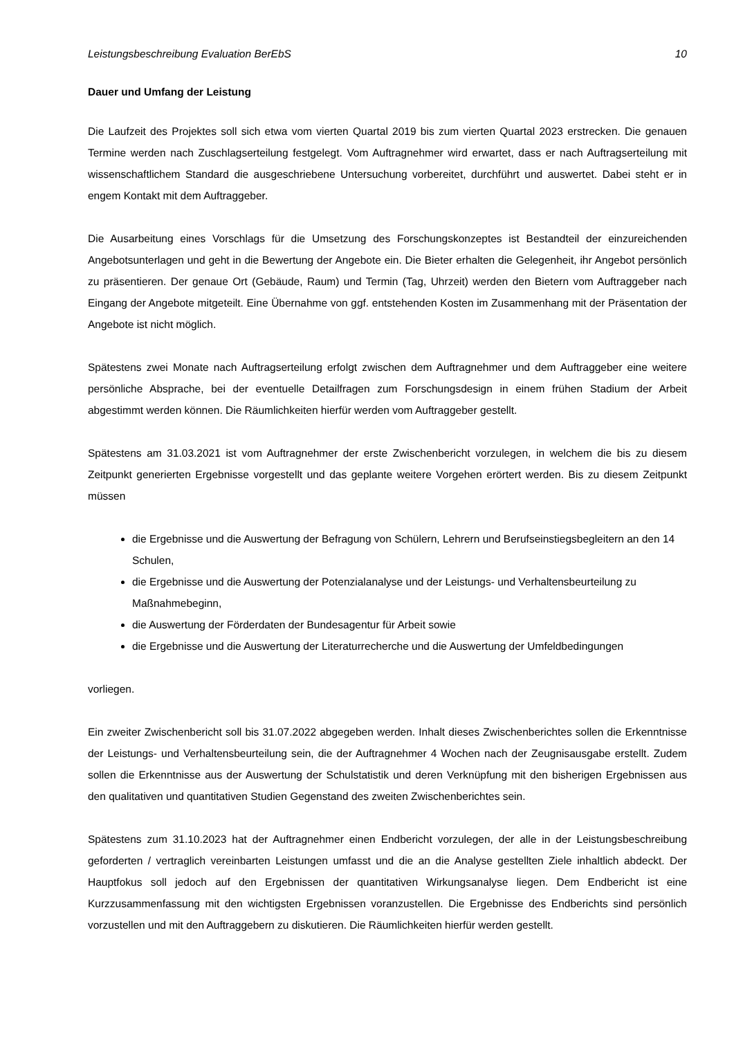Leistungsbeschreibung Evaluation BerEbS 10
Dauer und Umfang der Leistung
Die Laufzeit des Projektes soll sich etwa vom vierten Quartal 2019 bis zum vierten Quartal 2023 erstrecken. Die genauen Termine werden nach Zuschlagserteilung festgelegt. Vom Auftragnehmer wird erwartet, dass er nach Auftragserteilung mit wissenschaftlichem Standard die ausgeschriebene Untersuchung vorbereitet, durchführt und auswertet. Dabei steht er in engem Kontakt mit dem Auftraggeber.
Die Ausarbeitung eines Vorschlags für die Umsetzung des Forschungskonzeptes ist Bestandteil der einzureichenden Angebotsunterlagen und geht in die Bewertung der Angebote ein. Die Bieter erhalten die Gelegenheit, ihr Angebot persönlich zu präsentieren. Der genaue Ort (Gebäude, Raum) und Termin (Tag, Uhrzeit) werden den Bietern vom Auftraggeber nach Eingang der Angebote mitgeteilt. Eine Übernahme von ggf. entstehenden Kosten im Zusammenhang mit der Präsentation der Angebote ist nicht möglich.
Spätestens zwei Monate nach Auftragserteilung erfolgt zwischen dem Auftragnehmer und dem Auftraggeber eine weitere persönliche Absprache, bei der eventuelle Detailfragen zum Forschungsdesign in einem frühen Stadium der Arbeit abgestimmt werden können. Die Räumlichkeiten hierfür werden vom Auftraggeber gestellt.
Spätestens am 31.03.2021 ist vom Auftragnehmer der erste Zwischenbericht vorzulegen, in welchem die bis zu diesem Zeitpunkt generierten Ergebnisse vorgestellt und das geplante weitere Vorgehen erörtert werden. Bis zu diesem Zeitpunkt müssen
die Ergebnisse und die Auswertung der Befragung von Schülern, Lehrern und Berufseinstiegsbegleitern an den 14 Schulen,
die Ergebnisse und die Auswertung der Potenzialanalyse und der Leistungs- und Verhaltensbeurteilung zu Maßnahmebeginn,
die Auswertung der Förderdaten der Bundesagentur für Arbeit sowie
die Ergebnisse und die Auswertung der Literaturrecherche und die Auswertung der Umfeldbedingungen
vorliegen.
Ein zweiter Zwischenbericht soll bis 31.07.2022 abgegeben werden. Inhalt dieses Zwischenberichtes sollen die Erkenntnisse der Leistungs- und Verhaltensbeurteilung sein, die der Auftragnehmer 4 Wochen nach der Zeugnisausgabe erstellt. Zudem sollen die Erkenntnisse aus der Auswertung der Schulstatistik und deren Verknüpfung mit den bisherigen Ergebnissen aus den qualitativen und quantitativen Studien Gegenstand des zweiten Zwischenberichtes sein.
Spätestens zum 31.10.2023 hat der Auftragnehmer einen Endbericht vorzulegen, der alle in der Leistungsbeschreibung geforderten / vertraglich vereinbarten Leistungen umfasst und die an die Analyse gestellten Ziele inhaltlich abdeckt. Der Hauptfokus soll jedoch auf den Ergebnissen der quantitativen Wirkungsanalyse liegen. Dem Endbericht ist eine Kurzzusammenfassung mit den wichtigsten Ergebnissen voranzustellen. Die Ergebnisse des Endberichts sind persönlich vorzustellen und mit den Auftraggebern zu diskutieren. Die Räumlichkeiten hierfür werden gestellt.